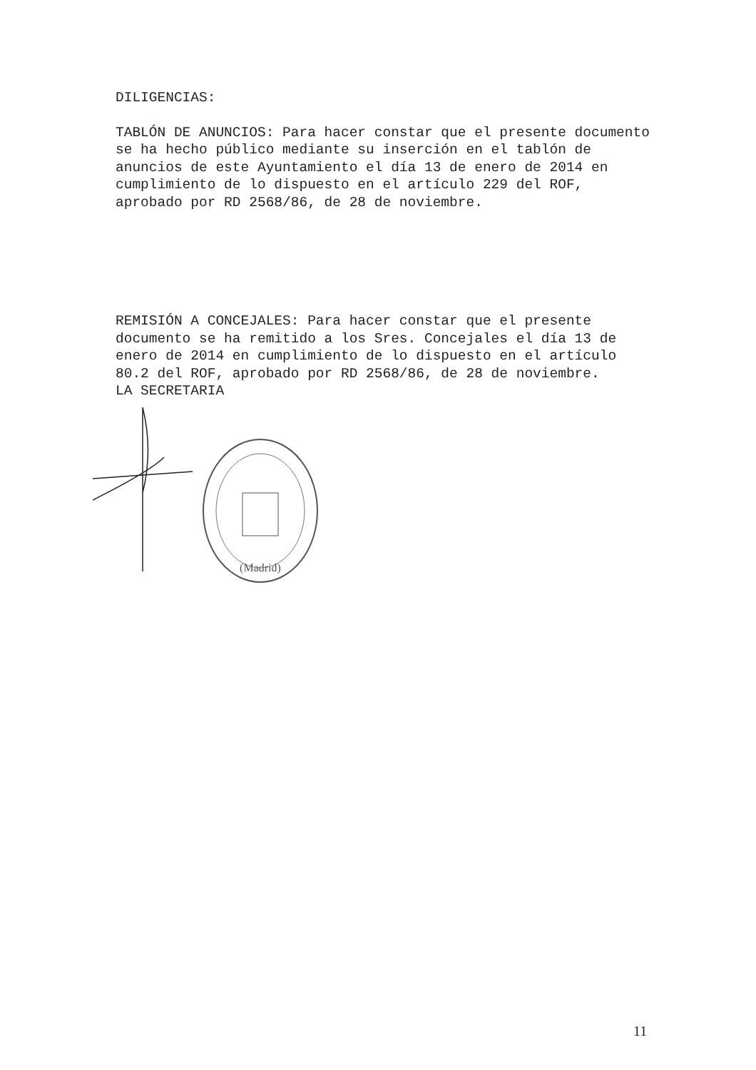DILIGENCIAS:
TABLÓN DE ANUNCIOS: Para hacer constar que el presente documento se ha hecho público mediante su inserción en el tablón de anuncios de este Ayuntamiento el día 13 de enero de 2014 en cumplimiento de lo dispuesto en el artículo 229 del ROF, aprobado por RD 2568/86, de 28 de noviembre.
REMISIÓN A CONCEJALES: Para hacer constar que el presente documento se ha remitido a los Sres. Concejales el día 13 de enero de 2014 en cumplimiento de lo dispuesto en el artículo 80.2 del ROF, aprobado por RD 2568/86, de 28 de noviembre.
LA SECRETARIA
(Madrid)
11